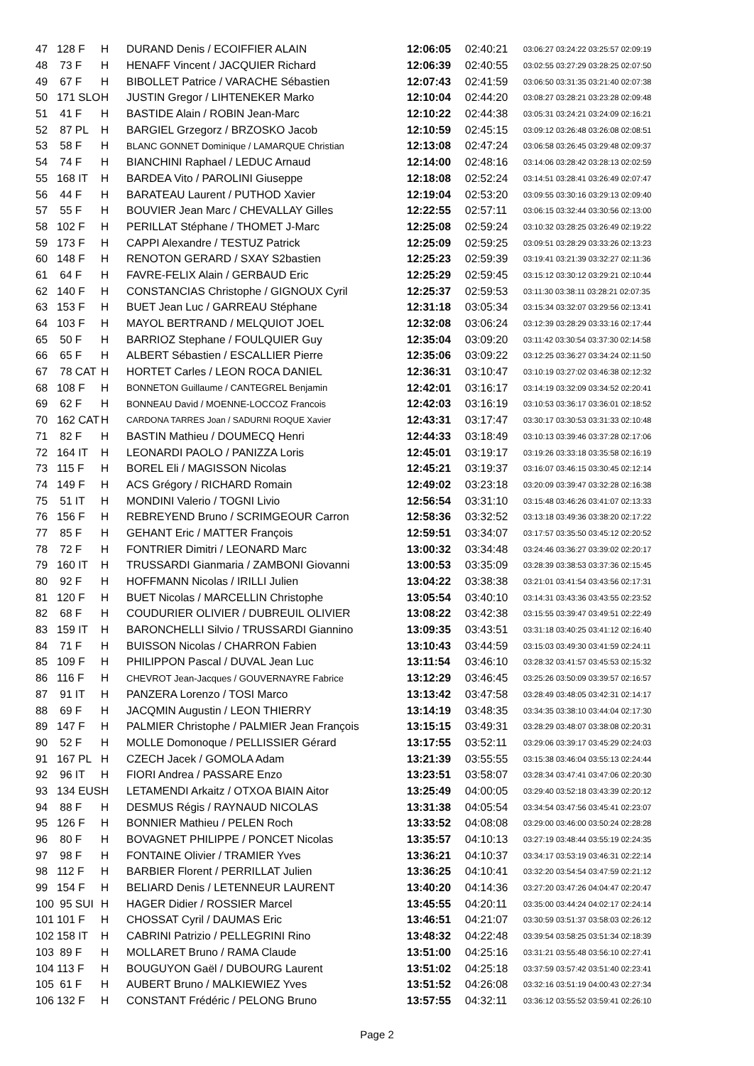| 47 | 128 F | H | DURAND Denis / ECOIFFIER ALAIN | 12:06:05 | 02:40:21 | 03:06:27 03:24:22 03:25:57 02:09:19 |
| 48 | 73 F | H | HENAFF Vincent / JACQUIER Richard | 12:06:39 | 02:40:55 | 03:02:55 03:27:29 03:28:25 02:07:50 |
| 49 | 67 F | H | BIBOLLET Patrice / VARACHE Sébastien | 12:07:43 | 02:41:59 | 03:06:50 03:31:35 03:21:40 02:07:38 |
| 50 | 171 SLO | H | JUSTIN Gregor / LIHTENEKER Marko | 12:10:04 | 02:44:20 | 03:08:27 03:28:21 03:23:28 02:09:48 |
| 51 | 41 F | H | BASTIDE Alain / ROBIN Jean-Marc | 12:10:22 | 02:44:38 | 03:05:31 03:24:21 03:24:09 02:16:21 |
| 52 | 87 PL | H | BARGIEL Grzegorz / BRZOSKO Jacob | 12:10:59 | 02:45:15 | 03:09:12 03:26:48 03:26:08 02:08:51 |
| 53 | 58 F | H | BLANC GONNET Dominique / LAMARQUE Christian | 12:13:08 | 02:47:24 | 03:06:58 03:26:45 03:29:48 02:09:37 |
| 54 | 74 F | H | BIANCHINI Raphael / LEDUC Arnaud | 12:14:00 | 02:48:16 | 03:14:06 03:28:42 03:28:13 02:02:59 |
| 55 | 168 IT | H | BARDEA Vito / PAROLINI Giuseppe | 12:18:08 | 02:52:24 | 03:14:51 03:28:41 03:26:49 02:07:47 |
| 56 | 44 F | H | BARATEAU Laurent / PUTHOD Xavier | 12:19:04 | 02:53:20 | 03:09:55 03:30:16 03:29:13 02:09:40 |
| 57 | 55 F | H | BOUVIER Jean Marc / CHEVALLAY Gilles | 12:22:55 | 02:57:11 | 03:06:15 03:32:44 03:30:56 02:13:00 |
| 58 | 102 F | H | PERILLAT Stéphane / THOMET J-Marc | 12:25:08 | 02:59:24 | 03:10:32 03:28:25 03:26:49 02:19:22 |
| 59 | 173 F | H | CAPPI Alexandre / TESTUZ Patrick | 12:25:09 | 02:59:25 | 03:09:51 03:28:29 03:33:26 02:13:23 |
| 60 | 148 F | H | RENOTON GERARD / SXAY S2bastien | 12:25:23 | 02:59:39 | 03:19:41 03:21:39 03:32:27 02:11:36 |
| 61 | 64 F | H | FAVRE-FELIX Alain / GERBAUD Eric | 12:25:29 | 02:59:45 | 03:15:12 03:30:12 03:29:21 02:10:44 |
| 62 | 140 F | H | CONSTANCIAS Christophe / GIGNOUX Cyril | 12:25:37 | 02:59:53 | 03:11:30 03:38:11 03:28:21 02:07:35 |
| 63 | 153 F | H | BUET Jean Luc / GARREAU Stéphane | 12:31:18 | 03:05:34 | 03:15:34 03:32:07 03:29:56 02:13:41 |
| 64 | 103 F | H | MAYOL BERTRAND / MELQUIOT JOEL | 12:32:08 | 03:06:24 | 03:12:39 03:28:29 03:33:16 02:17:44 |
| 65 | 50 F | H | BARRIOZ Stephane / FOULQUIER Guy | 12:35:04 | 03:09:20 | 03:11:42 03:30:54 03:37:30 02:14:58 |
| 66 | 65 F | H | ALBERT Sébastien / ESCALLIER Pierre | 12:35:06 | 03:09:22 | 03:12:25 03:36:27 03:34:24 02:11:50 |
| 67 | 78 CAT | H | HORTET Carles / LEON ROCA DANIEL | 12:36:31 | 03:10:47 | 03:10:19 03:27:02 03:46:38 02:12:32 |
| 68 | 108 F | H | BONNETON Guillaume / CANTEGREL Benjamin | 12:42:01 | 03:16:17 | 03:14:19 03:32:09 03:34:52 02:20:41 |
| 69 | 62 F | H | BONNEAU David / MOENNE-LOCCOZ Francois | 12:42:03 | 03:16:19 | 03:10:53 03:36:17 03:36:01 02:18:52 |
| 70 | 162 CAT | H | CARDONA TARRES Joan / SADURNI ROQUE Xavier | 12:43:31 | 03:17:47 | 03:30:17 03:30:53 03:31:33 02:10:48 |
| 71 | 82 F | H | BASTIN Mathieu / DOUMECQ Henri | 12:44:33 | 03:18:49 | 03:10:13 03:39:46 03:37:28 02:17:06 |
| 72 | 164 IT | H | LEONARDI PAOLO / PANIZZA Loris | 12:45:01 | 03:19:17 | 03:19:26 03:33:18 03:35:58 02:16:19 |
| 73 | 115 F | H | BOREL Eli / MAGISSON Nicolas | 12:45:21 | 03:19:37 | 03:16:07 03:46:15 03:30:45 02:12:14 |
| 74 | 149 F | H | ACS Grégory / RICHARD Romain | 12:49:02 | 03:23:18 | 03:20:09 03:39:47 03:32:28 02:16:38 |
| 75 | 51 IT | H | MONDINI Valerio / TOGNI Livio | 12:56:54 | 03:31:10 | 03:15:48 03:46:26 03:41:07 02:13:33 |
| 76 | 156 F | H | REBREYEND Bruno / SCRIMGEOUR Carron | 12:58:36 | 03:32:52 | 03:13:18 03:49:36 03:38:20 02:17:22 |
| 77 | 85 F | H | GEHANT Eric / MATTER François | 12:59:51 | 03:34:07 | 03:17:57 03:35:50 03:45:12 02:20:52 |
| 78 | 72 F | H | FONTRIER Dimitri / LEONARD Marc | 13:00:32 | 03:34:48 | 03:24:46 03:36:27 03:39:02 02:20:17 |
| 79 | 160 IT | H | TRUSSARDI Gianmaria / ZAMBONI Giovanni | 13:00:53 | 03:35:09 | 03:28:39 03:38:53 03:37:36 02:15:45 |
| 80 | 92 F | H | HOFFMANN Nicolas / IRILLI Julien | 13:04:22 | 03:38:38 | 03:21:01 03:41:54 03:43:56 02:17:31 |
| 81 | 120 F | H | BUET Nicolas / MARCELLIN Christophe | 13:05:54 | 03:40:10 | 03:14:31 03:43:36 03:43:55 02:23:52 |
| 82 | 68 F | H | COUDURIER OLIVIER / DUBREUIL OLIVIER | 13:08:22 | 03:42:38 | 03:15:55 03:39:47 03:49:51 02:22:49 |
| 83 | 159 IT | H | BARONCHELLI Silvio / TRUSSARDI Giannino | 13:09:35 | 03:43:51 | 03:31:18 03:40:25 03:41:12 02:16:40 |
| 84 | 71 F | H | BUISSON Nicolas / CHARRON Fabien | 13:10:43 | 03:44:59 | 03:15:03 03:49:30 03:41:59 02:24:11 |
| 85 | 109 F | H | PHILIPPON Pascal / DUVAL Jean Luc | 13:11:54 | 03:46:10 | 03:28:32 03:41:57 03:45:53 02:15:32 |
| 86 | 116 F | H | CHEVROT Jean-Jacques / GOUVERNAYRE Fabrice | 13:12:29 | 03:46:45 | 03:25:26 03:50:09 03:39:57 02:16:57 |
| 87 | 91 IT | H | PANZERA Lorenzo / TOSI Marco | 13:13:42 | 03:47:58 | 03:28:49 03:48:05 03:42:31 02:14:17 |
| 88 | 69 F | H | JACQMIN Augustin / LEON THIERRY | 13:14:19 | 03:48:35 | 03:34:35 03:38:10 03:44:04 02:17:30 |
| 89 | 147 F | H | PALMIER Christophe / PALMIER Jean François | 13:15:15 | 03:49:31 | 03:28:29 03:48:07 03:38:08 02:20:31 |
| 90 | 52 F | H | MOLLE Domonoque / PELLISSIER Gérard | 13:17:55 | 03:52:11 | 03:29:06 03:39:17 03:45:29 02:24:03 |
| 91 | 167 PL | H | CZECH Jacek / GOMOLA Adam | 13:21:39 | 03:55:55 | 03:15:38 03:46:04 03:55:13 02:24:44 |
| 92 | 96 IT | H | FIORI Andrea / PASSARE Enzo | 13:23:51 | 03:58:07 | 03:28:34 03:47:41 03:47:06 02:20:30 |
| 93 | 134 EUS | H | LETAMENDI Arkaitz / OTXOA BIAIN Aitor | 13:25:49 | 04:00:05 | 03:29:40 03:52:18 03:43:39 02:20:12 |
| 94 | 88 F | H | DESMUS Régis / RAYNAUD NICOLAS | 13:31:38 | 04:05:54 | 03:34:54 03:47:56 03:45:41 02:23:07 |
| 95 | 126 F | H | BONNIER Mathieu / PELEN Roch | 13:33:52 | 04:08:08 | 03:29:00 03:46:00 03:50:24 02:28:28 |
| 96 | 80 F | H | BOVAGNET PHILIPPE / PONCET Nicolas | 13:35:57 | 04:10:13 | 03:27:19 03:48:44 03:55:19 02:24:35 |
| 97 | 98 F | H | FONTAINE Olivier / TRAMIER Yves | 13:36:21 | 04:10:37 | 03:34:17 03:53:19 03:46:31 02:22:14 |
| 98 | 112 F | H | BARBIER Florent / PERRILLAT Julien | 13:36:25 | 04:10:41 | 03:32:20 03:54:54 03:47:59 02:21:12 |
| 99 | 154 F | H | BELIARD Denis / LETENNEUR LAURENT | 13:40:20 | 04:14:36 | 03:27:20 03:47:26 04:04:47 02:20:47 |
| 100 | 95 SUI | H | HAGER Didier / ROSSIER Marcel | 13:45:55 | 04:20:11 | 03:35:00 03:44:24 04:02:17 02:24:14 |
| 101 | 101 F | H | CHOSSAT Cyril / DAUMAS Eric | 13:46:51 | 04:21:07 | 03:30:59 03:51:37 03:58:03 02:26:12 |
| 102 | 158 IT | H | CABRINI Patrizio / PELLEGRINI Rino | 13:48:32 | 04:22:48 | 03:39:54 03:58:25 03:51:34 02:18:39 |
| 103 | 89 F | H | MOLLARET Bruno / RAMA Claude | 13:51:00 | 04:25:16 | 03:31:21 03:55:48 03:56:10 02:27:41 |
| 104 | 113 F | H | BOUGUYON Gaël / DUBOURG Laurent | 13:51:02 | 04:25:18 | 03:37:59 03:57:42 03:51:40 02:23:41 |
| 105 | 61 F | H | AUBERT Bruno / MALKIEWIEZ Yves | 13:51:52 | 04:26:08 | 03:32:16 03:51:19 04:00:43 02:27:34 |
| 106 | 132 F | H | CONSTANT Frédéric / PELONG Bruno | 13:57:55 | 04:32:11 | 03:36:12 03:55:52 03:59:41 02:26:10 |
Page 2